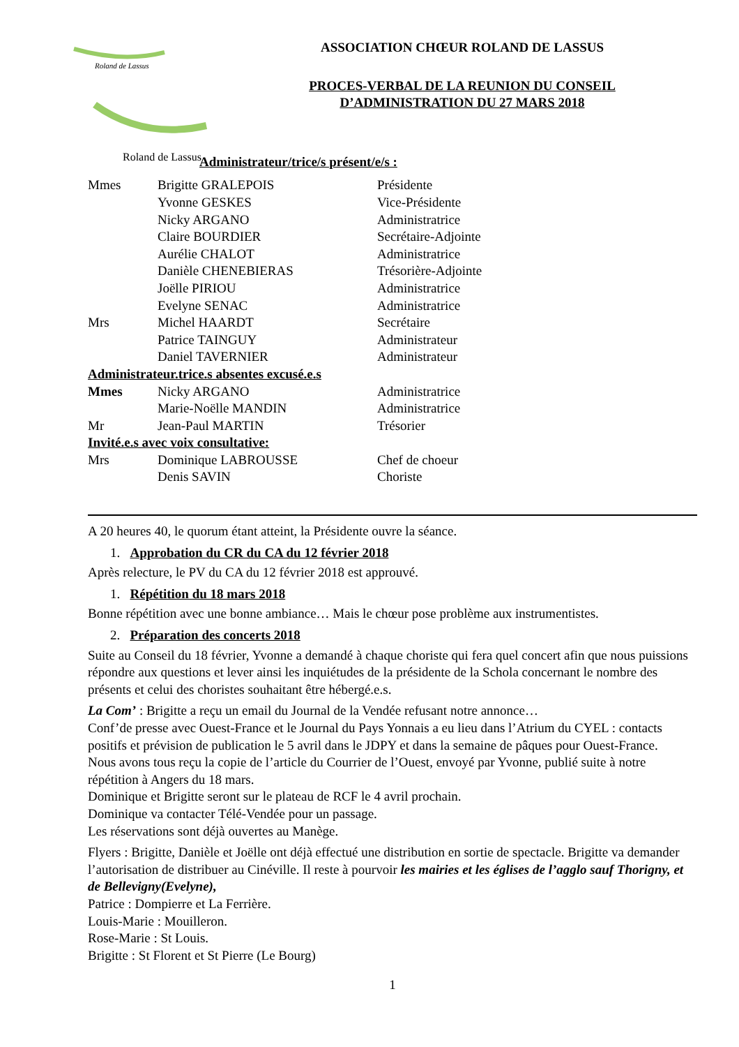Roland de Lassus
Roland de Lassus
ASSOCIATION CHŒUR ROLAND DE LASSUS
PROCES-VERBAL DE LA REUNION DU CONSEIL
D’ADMINISTRATION DU 27 MARS 2018
Administrateur/trice/s présent/e/s :
| Mmes | Brigitte GRALEPOIS | Présidente |
| | Yvonne GESKES | Vice-Présidente |
| | Nicky ARGANO | Administratrice |
| | Claire BOURDIER | Secrétaire-Adjointe |
| | Aurélie CHALOT | Administratrice |
| | Danièle CHENEBIERAS | Trésorière-Adjointe |
| | Joëlle PIRIOU | Administratrice |
| | Evelyne SENAC | Administratrice |
| Mrs | Michel HAARDT | Secrétaire |
| | Patrice TAINGUY | Administrateur |
| | Daniel TAVERNIER | Administrateur |
| Administrateur.trice.s absentes excusé.e.s | | |
| Mmes | Nicky ARGANO | Administratrice |
| | Marie-Noëlle MANDIN | Administratrice |
| Mr | Jean-Paul MARTIN | Trésorier |
| Invité.e.s avec voix consultative: | | |
| Mrs | Dominique LABROUSSE | Chef de choeur |
| | Denis SAVIN | Choriste |
A 20 heures 40, le quorum étant atteint, la Présidente ouvre la séance.
1. Approbation du CR du CA du 12 février 2018
Après relecture, le PV du CA du 12 février 2018 est approuvé.
1. Répétition du 18 mars 2018
Bonne répétition avec une bonne ambiance… Mais le chœur pose problème aux instrumentistes.
2. Préparation des concerts 2018
Suite au Conseil du 18 février, Yvonne a demandé à chaque choriste qui fera quel concert afin que nous puissions répondre aux questions et lever ainsi les inquiétudes de la présidente de la Schola concernant le nombre des présents et celui des choristes souhaitant être hébergé.e.s.
La Com’ : Brigitte a reçu un email du Journal de la Vendée refusant notre annonce…
Conf’de presse avec Ouest-France et le Journal du Pays Yonnais a eu lieu dans l’Atrium du CYEL : contacts positifs et prévision de publication le 5 avril dans le JDPY et dans la semaine de pâques pour Ouest-France.
Nous avons tous reçu la copie de l’article du Courrier de l’Ouest, envoyé par Yvonne, publié suite à notre répétition à Angers du 18 mars.
Dominique et Brigitte seront sur le plateau de RCF le 4 avril prochain.
Dominique va contacter Télé-Vendée pour un passage.
Les réservations sont déjà ouvertes au Manège.
Flyers : Brigitte, Danièle et Joëlle ont déjà effectué une distribution en sortie de spectacle. Brigitte va demander l’autorisation de distribuer au Cinéville. Il reste à pourvoir les mairies et les églises de l’agglo sauf Thorigny, et de Bellevigny(Evelyne),
Patrice : Dompierre et La Ferrière.
Louis-Marie : Mouilleron.
Rose-Marie : St Louis.
Brigitte : St Florent et St Pierre (Le Bourg)
1